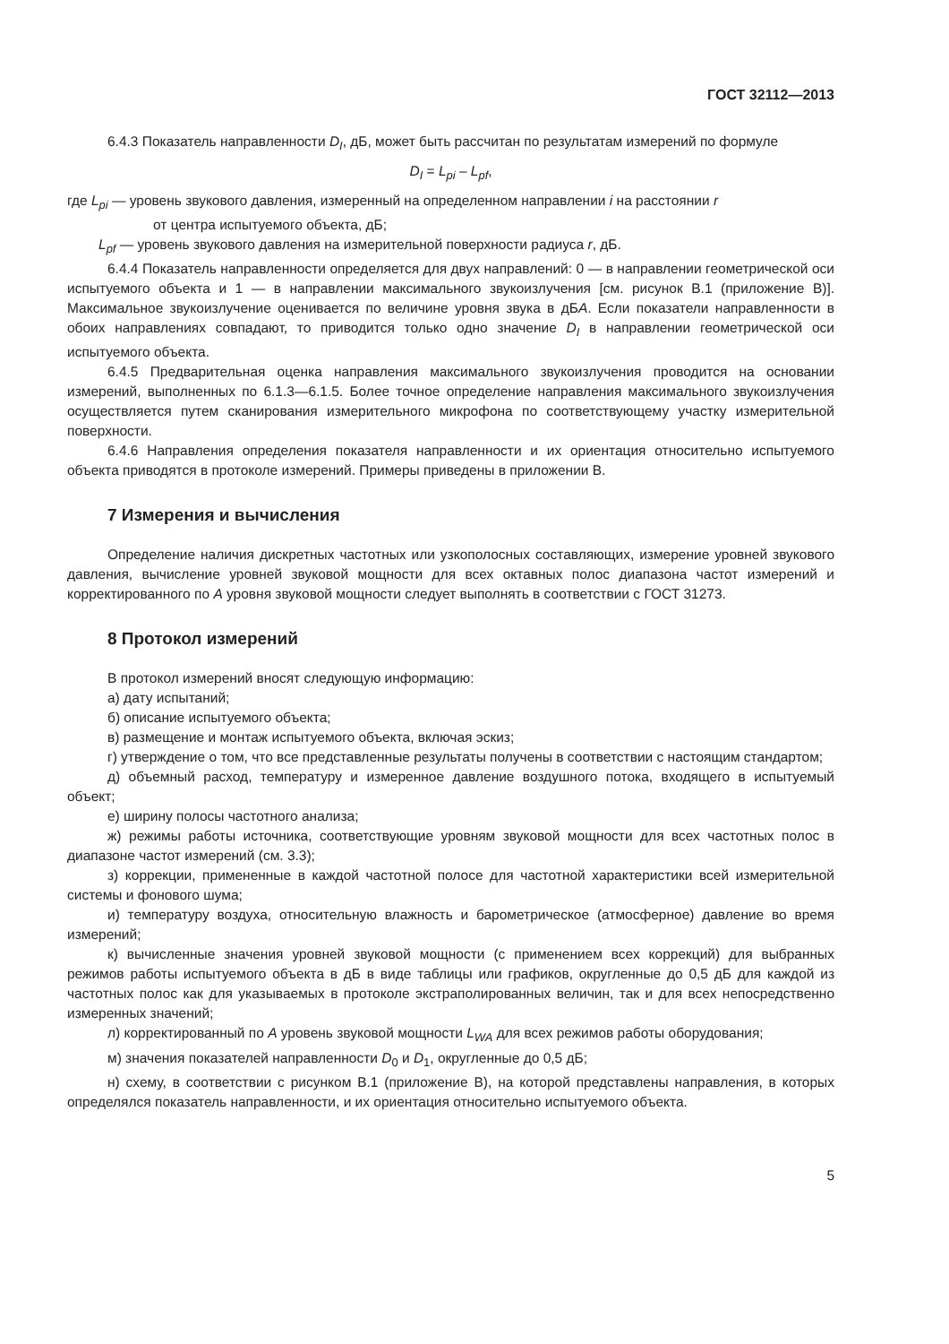ГОСТ 32112—2013
6.4.3 Показатель направленности D<sub>I</sub>, дБ, может быть рассчитан по результатам измерений по формуле
D<sub>I</sub> = L<sub>pi</sub> – L<sub>pf</sub>,
где L<sub>pi</sub> — уровень звукового давления, измеренный на определенном направлении i на расстоянии r
от центра испытуемого объекта, дБ;
L<sub>pf</sub> — уровень звукового давления на измерительной поверхности радиуса r, дБ.
6.4.4 Показатель направленности определяется для двух направлений: 0 — в направлении геометрической оси испытуемого объекта и 1 — в направлении максимального звукоизлучения [см. рисунок В.1 (приложение В)]. Максимальное звукоизлучение оценивается по величине уровня звука в дБА. Если показатели направленности в обоих направлениях совпадают, то приводится только одно значение D<sub>I</sub> в направлении геометрической оси испытуемого объекта.
6.4.5 Предварительная оценка направления максимального звукоизлучения проводится на основании измерений, выполненных по 6.1.3—6.1.5. Более точное определение направления максимального звукоизлучения осуществляется путем сканирования измерительного микрофона по соответствующему участку измерительной поверхности.
6.4.6 Направления определения показателя направленности и их ориентация относительно испытуемого объекта приводятся в протоколе измерений. Примеры приведены в приложении В.
7 Измерения и вычисления
Определение наличия дискретных частотных или узкополосных составляющих, измерение уровней звукового давления, вычисление уровней звуковой мощности для всех октавных полос диапазона частот измерений и корректированного по А уровня звуковой мощности следует выполнять в соответствии с ГОСТ 31273.
8 Протокол измерений
В протокол измерений вносят следующую информацию:
а) дату испытаний;
б) описание испытуемого объекта;
в) размещение и монтаж испытуемого объекта, включая эскиз;
г) утверждение о том, что все представленные результаты получены в соответствии с настоящим стандартом;
д) объемный расход, температуру и измеренное давление воздушного потока, входящего в испытуемый объект;
е) ширину полосы частотного анализа;
ж) режимы работы источника, соответствующие уровням звуковой мощности для всех частотных полос в диапазоне частот измерений (см. 3.3);
з) коррекции, примененные в каждой частотной полосе для частотной характеристики всей измерительной системы и фонового шума;
и) температуру воздуха, относительную влажность и барометрическое (атмосферное) давление во время измерений;
к) вычисленные значения уровней звуковой мощности (с применением всех коррекций) для выбранных режимов работы испытуемого объекта в дБ в виде таблицы или графиков, округленные до 0,5 дБ для каждой из частотных полос как для указываемых в протоколе экстраполированных величин, так и для всех непосредственно измеренных значений;
л) корректированный по А уровень звуковой мощности L<sub>WA</sub> для всех режимов работы оборудования;
м) значения показателей направленности D<sub>0</sub> и D<sub>1</sub>, округленные до 0,5 дБ;
н) схему, в соответствии с рисунком В.1 (приложение В), на которой представлены направления, в которых определялся показатель направленности, и их ориентация относительно испытуемого объекта.
5